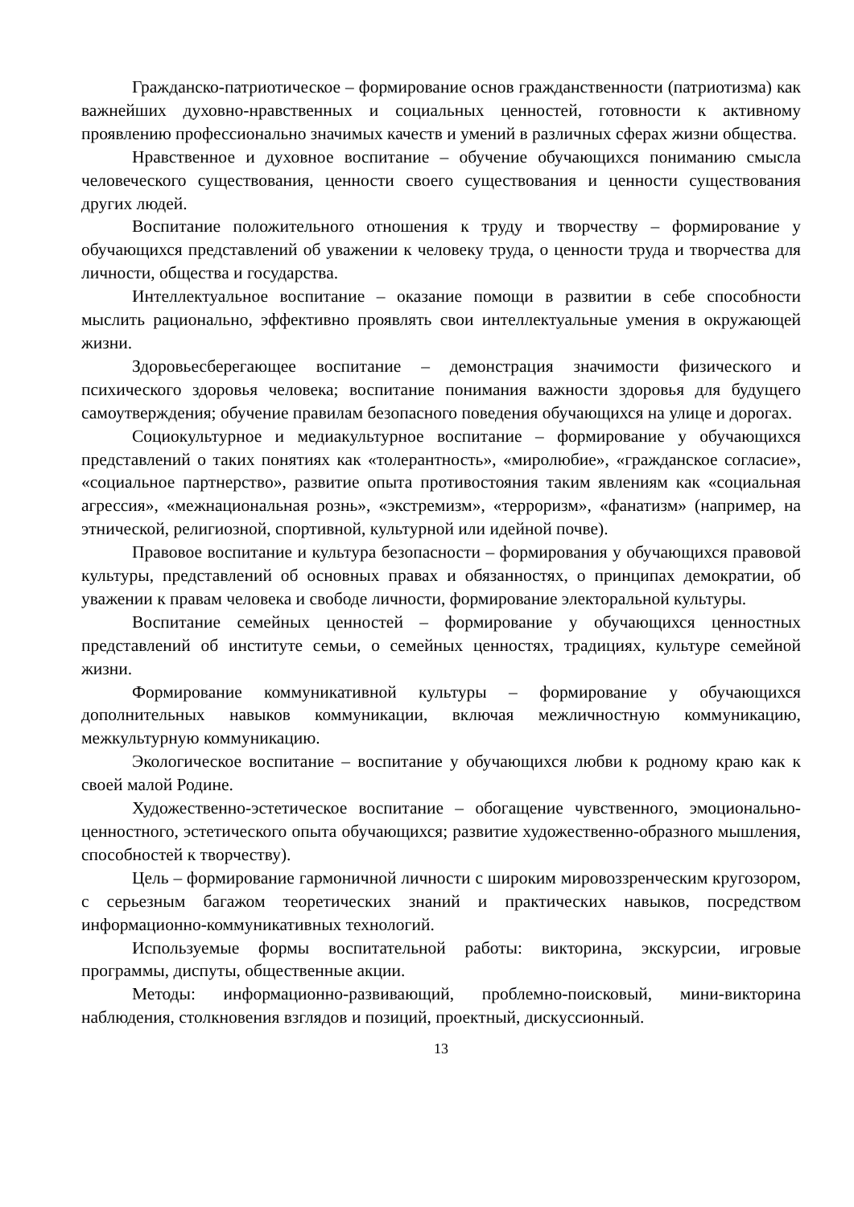Гражданско-патриотическое – формирование основ гражданственности (патриотизма) как важнейших духовно-нравственных и социальных ценностей, готовности к активному проявлению профессионально значимых качеств и умений в различных сферах жизни общества.
Нравственное и духовное воспитание – обучение обучающихся пониманию смысла человеческого существования, ценности своего существования и ценности существования других людей.
Воспитание положительного отношения к труду и творчеству – формирование у обучающихся представлений об уважении к человеку труда, о ценности труда и творчества для личности, общества и государства.
Интеллектуальное воспитание – оказание помощи в развитии в себе способности мыслить рационально, эффективно проявлять свои интеллектуальные умения в окружающей жизни.
Здоровьесберегающее воспитание – демонстрация значимости физического и психического здоровья человека; воспитание понимания важности здоровья для будущего самоутверждения; обучение правилам безопасного поведения обучающихся на улице и дорогах.
Социокультурное и медиакультурное воспитание – формирование у обучающихся представлений о таких понятиях как «толерантность», «миролюбие», «гражданское согласие», «социальное партнерство», развитие опыта противостояния таким явлениям как «социальная агрессия», «межнациональная рознь», «экстремизм», «терроризм», «фанатизм» (например, на этнической, религиозной, спортивной, культурной или идейной почве).
Правовое воспитание и культура безопасности – формирования у обучающихся правовой культуры, представлений об основных правах и обязанностях, о принципах демократии, об уважении к правам человека и свободе личности, формирование электоральной культуры.
Воспитание семейных ценностей – формирование у обучающихся ценностных представлений об институте семьи, о семейных ценностях, традициях, культуре семейной жизни.
Формирование коммуникативной культуры – формирование у обучающихся дополнительных навыков коммуникации, включая межличностную коммуникацию, межкультурную коммуникацию.
Экологическое воспитание – воспитание у обучающихся любви к родному краю как к своей малой Родине.
Художественно-эстетическое воспитание – обогащение чувственного, эмоционально-ценностного, эстетического опыта обучающихся; развитие художественно-образного мышления, способностей к творчеству).
Цель – формирование гармоничной личности с широким мировоззренческим кругозором, с серьезным багажом теоретических знаний и практических навыков, посредством информационно-коммуникативных технологий.
Используемые формы воспитательной работы: викторина, экскурсии, игровые программы, диспуты, общественные акции.
Методы: информационно-развивающий, проблемно-поисковый, мини-викторина наблюдения, столкновения взглядов и позиций, проектный, дискуссионный.
13